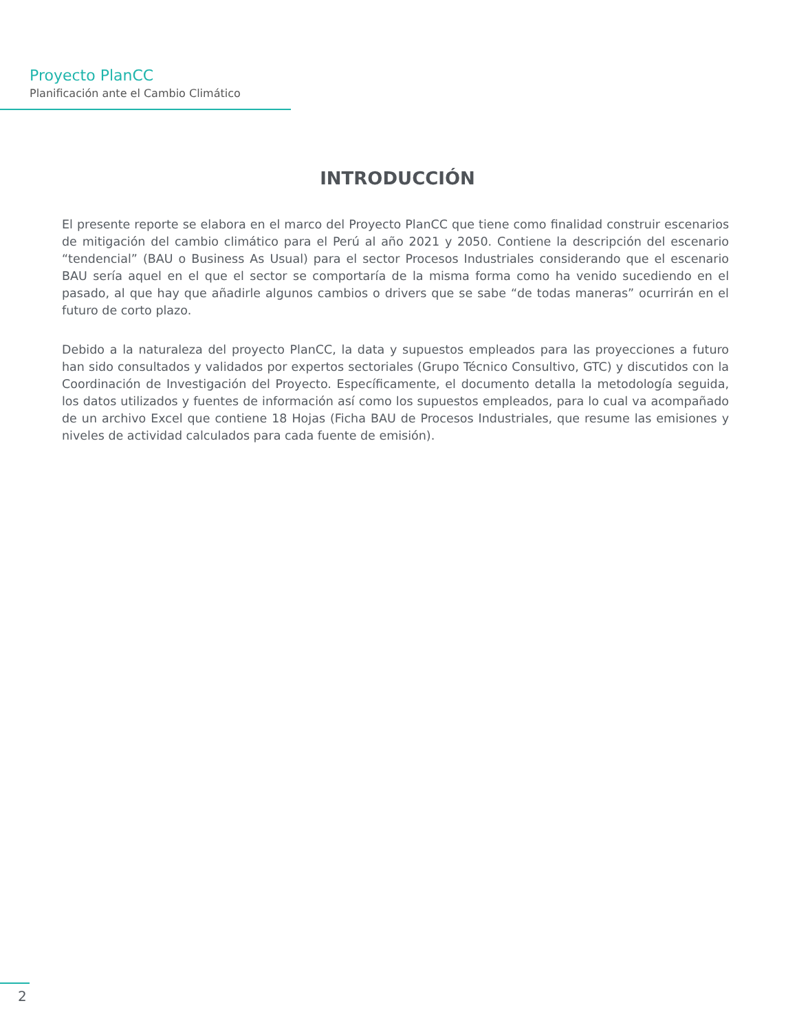Proyecto PlanCC
Planificación ante el Cambio Climático
INTRODUCCIÓN
El presente reporte se elabora en el marco del Proyecto PlanCC que tiene como finalidad construir escenarios de mitigación del cambio climático para el Perú al año 2021 y 2050. Contiene la descripción del escenario “tendencial” (BAU o Business As Usual) para el sector Procesos Industriales considerando que el escenario BAU sería aquel en el que el sector se comportaría de la misma forma como ha venido sucediendo en el pasado, al que hay que añadirle algunos cambios o drivers que se sabe “de todas maneras” ocurrirán en el futuro de corto plazo.
Debido a la naturaleza del proyecto PlanCC, la data y supuestos empleados para las proyecciones a futuro han sido consultados y validados por expertos sectoriales (Grupo Técnico Consultivo, GTC) y discutidos con la Coordinación de Investigación del Proyecto. Específicamente, el documento detalla la metodología seguida, los datos utilizados y fuentes de información así como los supuestos empleados, para lo cual va acompañado de un archivo Excel que contiene 18 Hojas (Ficha BAU de Procesos Industriales, que resume las emisiones y niveles de actividad calculados para cada fuente de emisión).
2